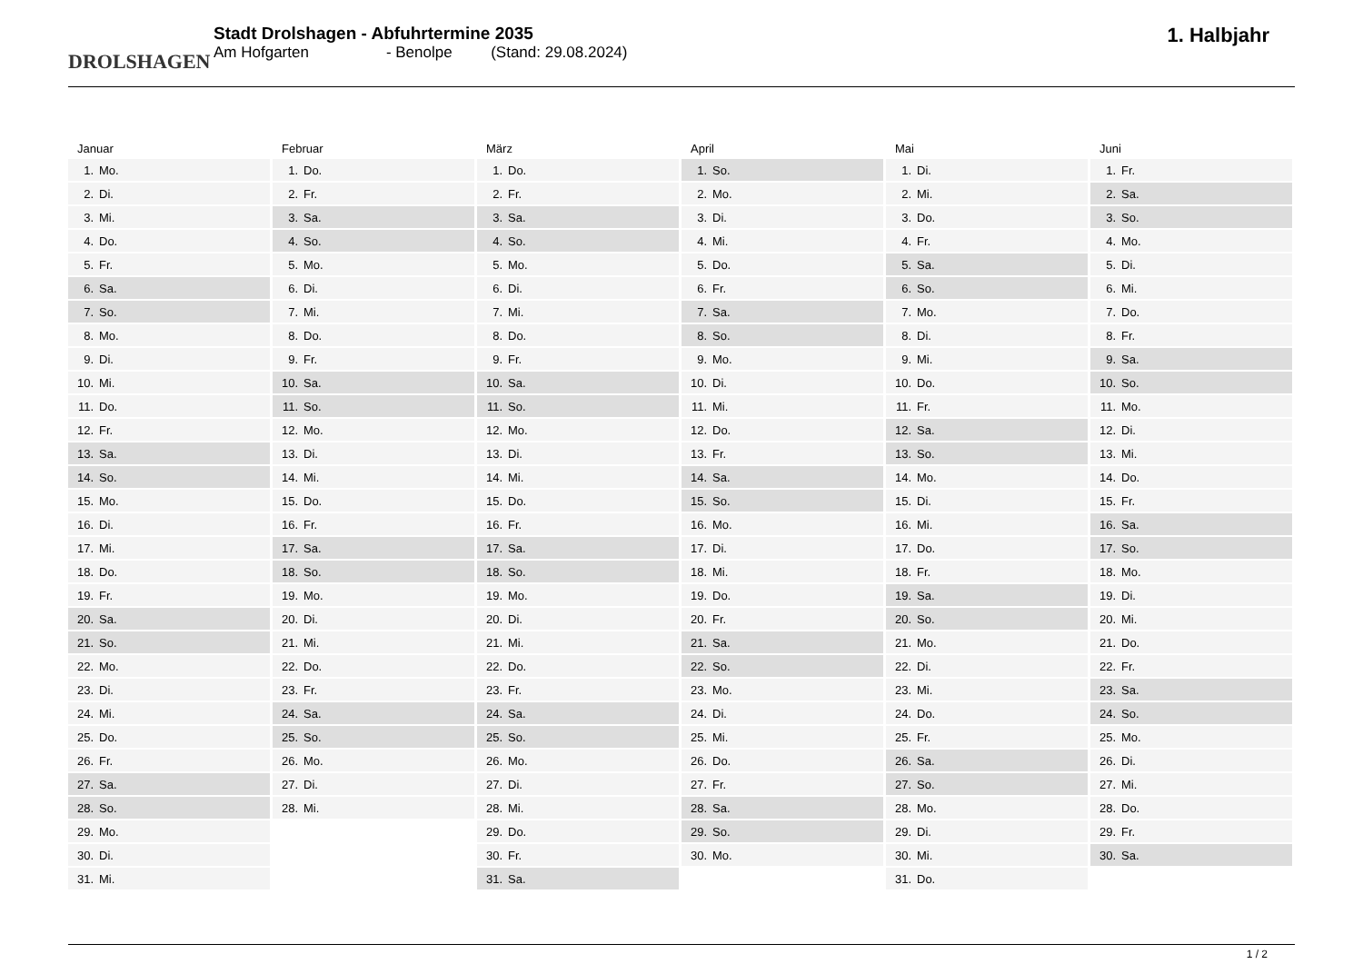DROLSHAGEN
Stadt Drolshagen - Abfuhrtermine 2035
Am Hofgarten - Benolpe (Stand: 29.08.2024)
1. Halbjahr
Januar
| 1. | Mo. |
| 2. | Di. |
| 3. | Mi. |
| 4. | Do. |
| 5. | Fr. |
| 6. | Sa. |
| 7. | So. |
| 8. | Mo. |
| 9. | Di. |
| 10. | Mi. |
| 11. | Do. |
| 12. | Fr. |
| 13. | Sa. |
| 14. | So. |
| 15. | Mo. |
| 16. | Di. |
| 17. | Mi. |
| 18. | Do. |
| 19. | Fr. |
| 20. | Sa. |
| 21. | So. |
| 22. | Mo. |
| 23. | Di. |
| 24. | Mi. |
| 25. | Do. |
| 26. | Fr. |
| 27. | Sa. |
| 28. | So. |
| 29. | Mo. |
| 30. | Di. |
| 31. | Mi. |
Februar
| 1. | Do. |
| 2. | Fr. |
| 3. | Sa. |
| 4. | So. |
| 5. | Mo. |
| 6. | Di. |
| 7. | Mi. |
| 8. | Do. |
| 9. | Fr. |
| 10. | Sa. |
| 11. | So. |
| 12. | Mo. |
| 13. | Di. |
| 14. | Mi. |
| 15. | Do. |
| 16. | Fr. |
| 17. | Sa. |
| 18. | So. |
| 19. | Mo. |
| 20. | Di. |
| 21. | Mi. |
| 22. | Do. |
| 23. | Fr. |
| 24. | Sa. |
| 25. | So. |
| 26. | Mo. |
| 27. | Di. |
| 28. | Mi. |
März
| 1. | Do. |
| 2. | Fr. |
| 3. | Sa. |
| 4. | So. |
| 5. | Mo. |
| 6. | Di. |
| 7. | Mi. |
| 8. | Do. |
| 9. | Fr. |
| 10. | Sa. |
| 11. | So. |
| 12. | Mo. |
| 13. | Di. |
| 14. | Mi. |
| 15. | Do. |
| 16. | Fr. |
| 17. | Sa. |
| 18. | So. |
| 19. | Mo. |
| 20. | Di. |
| 21. | Mi. |
| 22. | Do. |
| 23. | Fr. |
| 24. | Sa. |
| 25. | So. |
| 26. | Mo. |
| 27. | Di. |
| 28. | Mi. |
| 29. | Do. |
| 30. | Fr. |
| 31. | Sa. |
April
| 1. | So. |
| 2. | Mo. |
| 3. | Di. |
| 4. | Mi. |
| 5. | Do. |
| 6. | Fr. |
| 7. | Sa. |
| 8. | So. |
| 9. | Mo. |
| 10. | Di. |
| 11. | Mi. |
| 12. | Do. |
| 13. | Fr. |
| 14. | Sa. |
| 15. | So. |
| 16. | Mo. |
| 17. | Di. |
| 18. | Mi. |
| 19. | Do. |
| 20. | Fr. |
| 21. | Sa. |
| 22. | So. |
| 23. | Mo. |
| 24. | Di. |
| 25. | Mi. |
| 26. | Do. |
| 27. | Fr. |
| 28. | Sa. |
| 29. | So. |
| 30. | Mo. |
Mai
| 1. | Di. |
| 2. | Mi. |
| 3. | Do. |
| 4. | Fr. |
| 5. | Sa. |
| 6. | So. |
| 7. | Mo. |
| 8. | Di. |
| 9. | Mi. |
| 10. | Do. |
| 11. | Fr. |
| 12. | Sa. |
| 13. | So. |
| 14. | Mo. |
| 15. | Di. |
| 16. | Mi. |
| 17. | Do. |
| 18. | Fr. |
| 19. | Sa. |
| 20. | So. |
| 21. | Mo. |
| 22. | Di. |
| 23. | Mi. |
| 24. | Do. |
| 25. | Fr. |
| 26. | Sa. |
| 27. | So. |
| 28. | Mo. |
| 29. | Di. |
| 30. | Mi. |
| 31. | Do. |
Juni
| 1. | Fr. |
| 2. | Sa. |
| 3. | So. |
| 4. | Mo. |
| 5. | Di. |
| 6. | Mi. |
| 7. | Do. |
| 8. | Fr. |
| 9. | Sa. |
| 10. | So. |
| 11. | Mo. |
| 12. | Di. |
| 13. | Mi. |
| 14. | Do. |
| 15. | Fr. |
| 16. | Sa. |
| 17. | So. |
| 18. | Mo. |
| 19. | Di. |
| 20. | Mi. |
| 21. | Do. |
| 22. | Fr. |
| 23. | Sa. |
| 24. | So. |
| 25. | Mo. |
| 26. | Di. |
| 27. | Mi. |
| 28. | Do. |
| 29. | Fr. |
| 30. | Sa. |
1 / 2